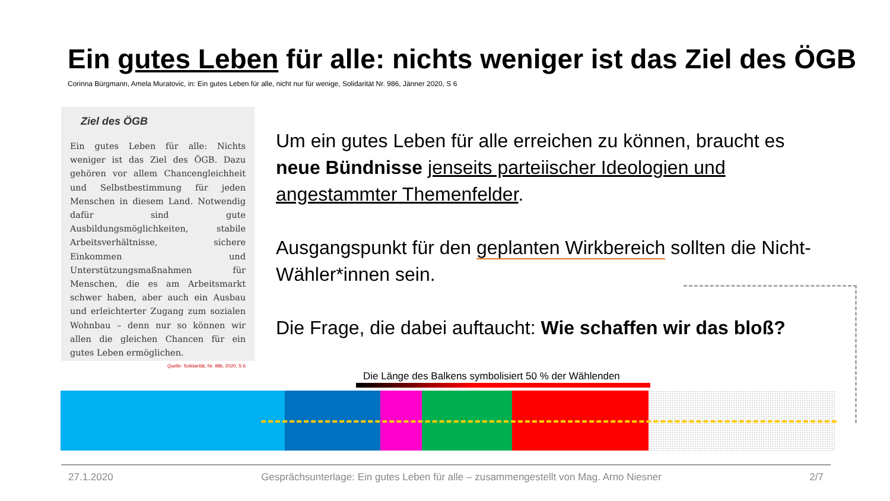Ein gutes Leben für alle: nichts weniger ist das Ziel des ÖGB
Corinna Bürgmann, Amela Muratovic, in: Ein gutes Leben für alle, nicht nur für wenige, Solidarität Nr. 986, Jänner 2020, S 6
Ziel des ÖGB
Ein gutes Leben für alle: Nichts weniger ist das Ziel des ÖGB. Dazu gehören vor allem Chancengleichheit und Selbstbestimmung für jeden Menschen in diesem Land. Notwendig dafür sind gute Ausbildungsmöglichkeiten, stabile Arbeitsverhältnisse, sichere Einkommen und Unterstützungsmaßnahmen für Menschen, die es am Arbeitsmarkt schwer haben, aber auch ein Ausbau und erleichterter Zugang zum sozialen Wohnbau – denn nur so können wir allen die gleichen Chancen für ein gutes Leben ermöglichen.
Quelle: Solidarität, Nr. 986, 2020, S 6
Um ein gutes Leben für alle erreichen zu können, braucht es neue Bündnisse jenseits parteiischer Ideologien und angestammter Themenfelder.
Ausgangspunkt für den geplanten Wirkbereich sollten die Nicht-Wähler*innen sein.
Die Frage, die dabei auftaucht: Wie schaffen wir das bloß?
Die Länge des Balkens symbolisiert 50 % der Wählenden
27.1.2020 Gesprächsunterlage: Ein gutes Leben für alle – zusammengestellt von Mag. Arno Niesner 2/7